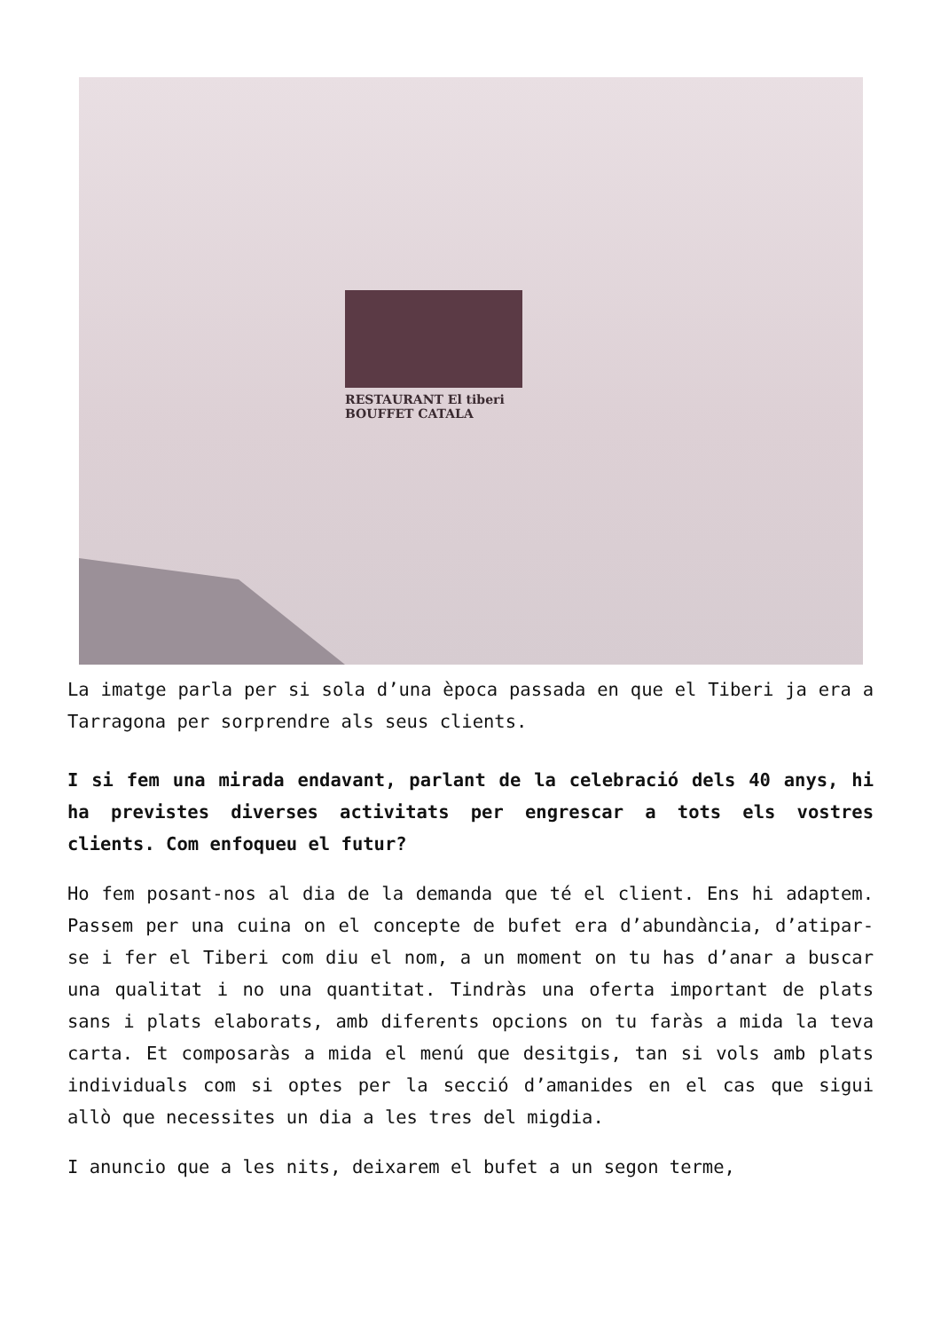RESTAURANT El tiberi
BOUFFET CATALA
La imatge parla per si sola d’una època passada en que el Tiberi ja era a Tarragona per sorprendre als seus clients.
I si fem una mirada endavant, parlant de la celebració dels 40 anys, hi ha previstes diverses activitats per engrescar a tots els vostres clients. Com enfoqueu el futur?
Ho fem posant-nos al dia de la demanda que té el client. Ens hi adaptem. Passem per una cuina on el concepte de bufet era d’abundància, d’atipar-se i fer el Tiberi com diu el nom, a un moment on tu has d’anar a buscar una qualitat i no una quantitat. Tindràs una oferta important de plats sans i plats elaborats, amb diferents opcions on tu faràs a mida la teva carta. Et composaràs a mida el menú que desitgis, tan si vols amb plats individuals com si optes per la secció d’amanides en el cas que sigui allò que necessites un dia a les tres del migdia.
I anuncio que a les nits, deixarem el bufet a un segon terme,